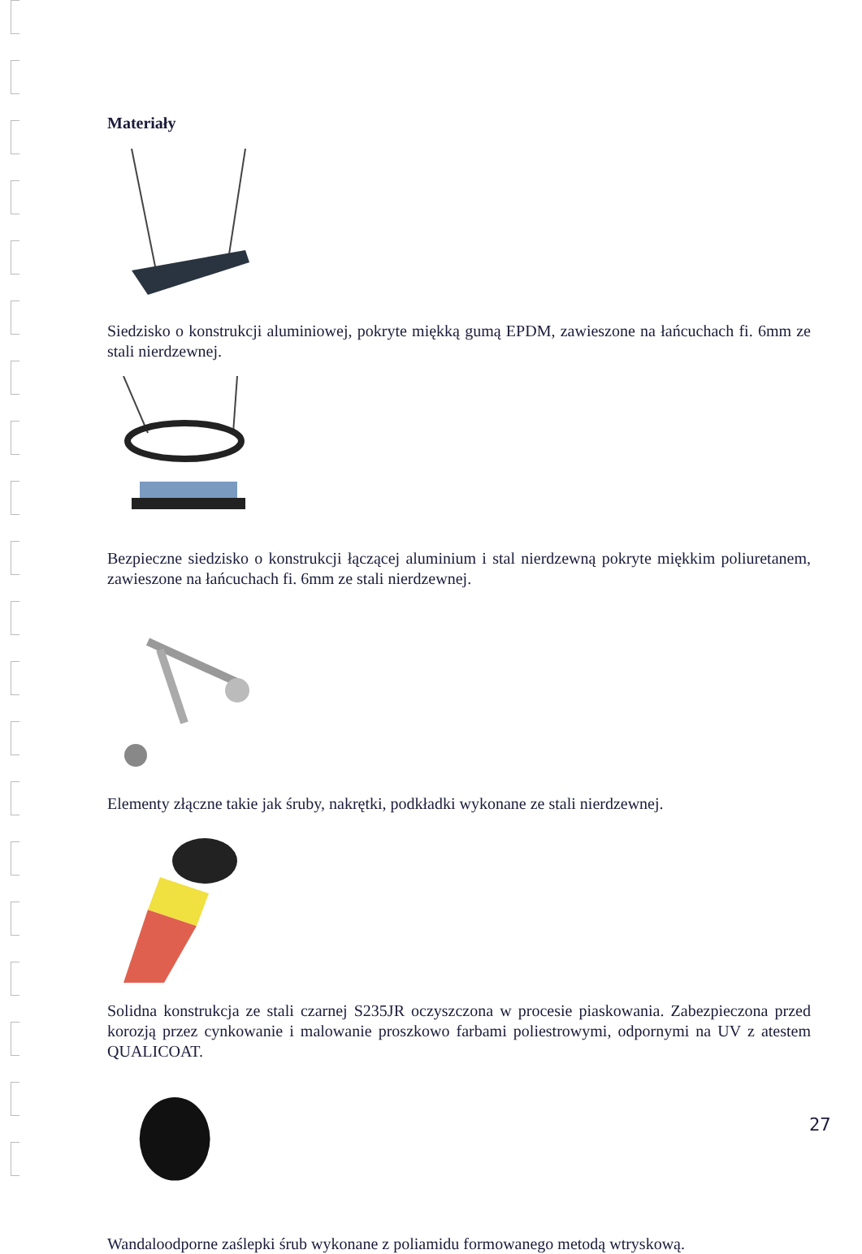Materiały
Siedzisko o konstrukcji aluminiowej, pokryte miękką gumą EPDM, zawieszone na łańcuchach fi. 6mm ze stali nierdzewnej.
Bezpieczne siedzisko o konstrukcji łączącej aluminium i stal nierdzewną pokryte miękkim poliuretanem, zawieszone na łańcuchach fi. 6mm ze stali nierdzewnej.
Elementy złączne takie jak śruby, nakrętki, podkładki wykonane ze stali nierdzewnej.
Solidna konstrukcja ze stali czarnej S235JR oczyszczona w procesie piaskowania. Zabezpieczona przed korozją przez cynkowanie i malowanie proszkowo farbami poliestrowymi, odpornymi na UV z atestem QUALICOAT.
Wandaloodporne zaślepki śrub wykonane z poliamidu formowanego metodą wtryskową.
27